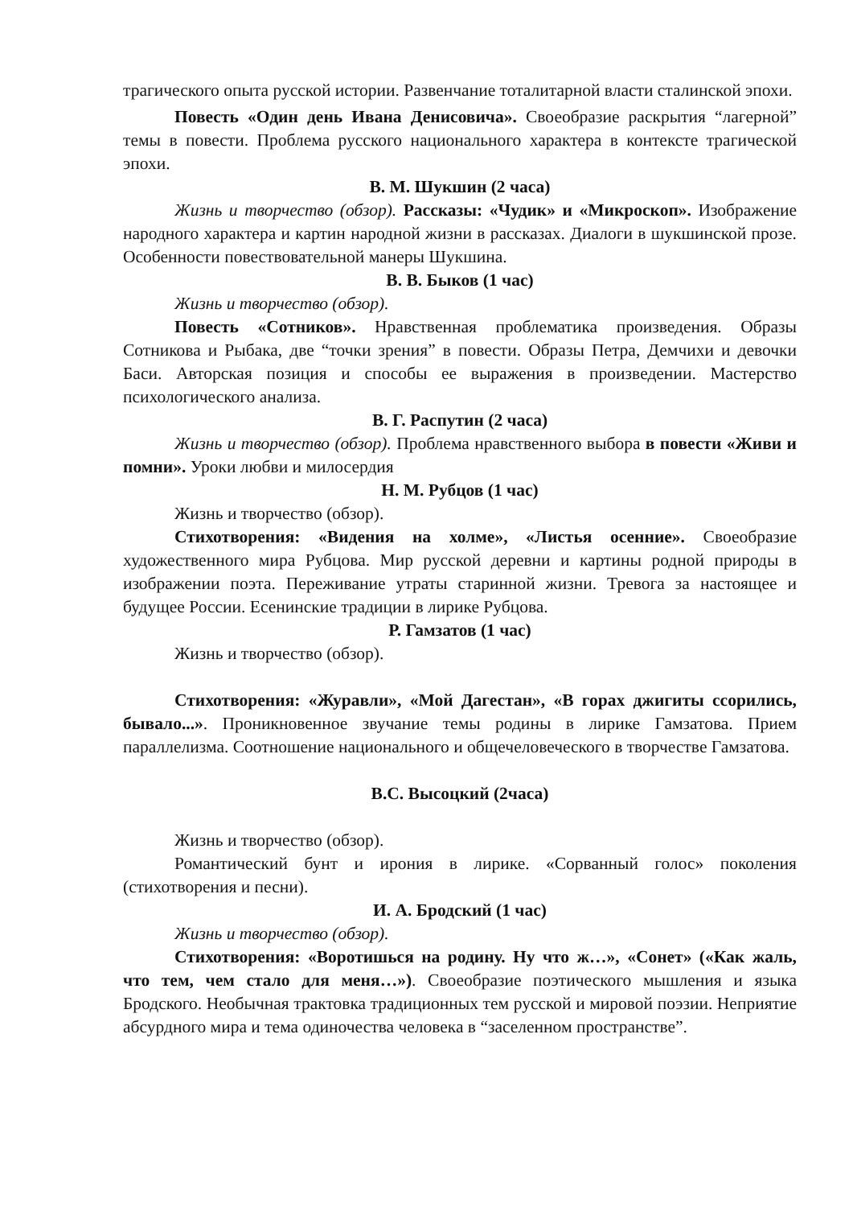трагического опыта русской истории. Развенчание тоталитарной власти сталинской эпохи.
Повесть «Один день Ивана Денисовича». Своеобразие раскрытия “лагерной” темы в повести. Проблема русского национального характера в контексте трагической эпохи.
В. М. Шукшин (2 часа)
Жизнь и творчество (обзор). Рассказы: «Чудик» и «Микроскоп». Изображение народного характера и картин народной жизни в рассказах. Диалоги в шукшинской прозе. Особенности повествовательной манеры Шукшина.
В. В. Быков (1 час)
Жизнь и творчество (обзор).
Повесть «Сотников». Нравственная проблематика произведения. Образы Сотникова и Рыбака, две “точки зрения” в повести. Образы Петра, Демчихи и девочки Баси. Авторская позиция и способы ее выражения в произведении. Мастерство психологического анализа.
В. Г. Распутин (2 часа)
Жизнь и творчество (обзор). Проблема нравственного выбора в повести «Живи и помни». Уроки любви и милосердия
Н. М. Рубцов (1 час)
Жизнь и творчество (обзор).
Стихотворения: «Видения на холме», «Листья осенние». Своеобразие художественного мира Рубцова. Мир русской деревни и картины родной природы в изображении поэта. Переживание утраты старинной жизни. Тревога за настоящее и будущее России. Есенинские традиции в лирике Рубцова.
Р. Гамзатов (1 час)
Жизнь и творчество (обзор).
Стихотворения: «Журавли», «Мой Дагестан», «В горах джигиты ссорились, бывало...». Проникновенное звучание темы родины в лирике Гамзатова. Прием параллелизма. Соотношение национального и общечеловеческого в творчестве Гамзатова.
В.С. Высоцкий (2часа)
Жизнь и творчество (обзор).
Романтический бунт и ирония в лирике. «Сорванный голос» поколения (стихотворения и песни).
И. А. Бродский (1 час)
Жизнь и творчество (обзор).
Стихотворения: «Воротишься на родину. Ну что ж…», «Сонет» («Как жаль, что тем, чем стало для меня…»). Своеобразие поэтического мышления и языка Бродского. Необычная трактовка традиционных тем русской и мировой поэзии. Неприятие абсурдного мира и тема одиночества человека в “заселенном пространстве”.